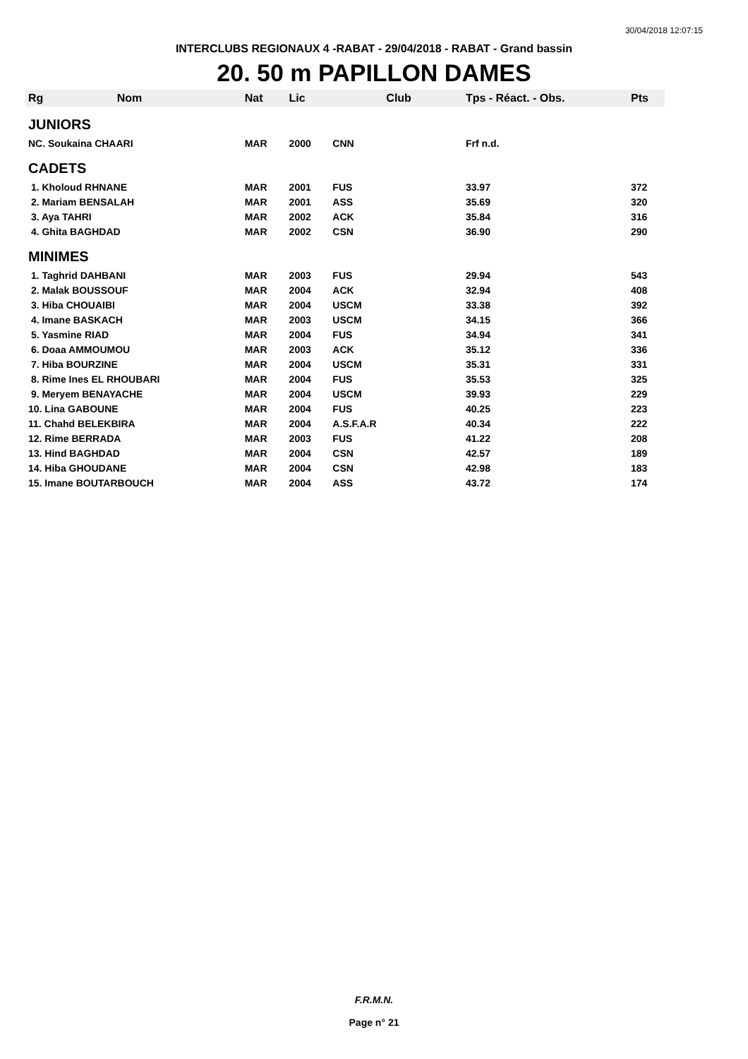30/04/2018 12:07:15
INTERCLUBS REGIONAUX 4 -RABAT - 29/04/2018 - RABAT - Grand bassin
20. 50 m PAPILLON DAMES
| Rg | Nom | Nat | Lic | Club | Tps - Réact. - Obs. | Pts |
| --- | --- | --- | --- | --- | --- | --- |
| JUNIORS | | | | | | |
| NC. Soukaina CHAARI | | MAR | 2000 | CNN | Frf n.d. | |
| CADETS | | | | | | |
| 1. Kholoud RHNANE | | MAR | 2001 | FUS | 33.97 | 372 |
| 2. Mariam BENSALAH | | MAR | 2001 | ASS | 35.69 | 320 |
| 3. Aya TAHRI | | MAR | 2002 | ACK | 35.84 | 316 |
| 4. Ghita BAGHDAD | | MAR | 2002 | CSN | 36.90 | 290 |
| MINIMES | | | | | | |
| 1. Taghrid DAHBANI | | MAR | 2003 | FUS | 29.94 | 543 |
| 2. Malak BOUSSOUF | | MAR | 2004 | ACK | 32.94 | 408 |
| 3. Hiba CHOUAIBI | | MAR | 2004 | USCM | 33.38 | 392 |
| 4. Imane BASKACH | | MAR | 2003 | USCM | 34.15 | 366 |
| 5. Yasmine RIAD | | MAR | 2004 | FUS | 34.94 | 341 |
| 6. Doaa AMMOUMOU | | MAR | 2003 | ACK | 35.12 | 336 |
| 7. Hiba BOURZINE | | MAR | 2004 | USCM | 35.31 | 331 |
| 8. Rime Ines EL RHOUBARI | | MAR | 2004 | FUS | 35.53 | 325 |
| 9. Meryem BENAYACHE | | MAR | 2004 | USCM | 39.93 | 229 |
| 10. Lina GABOUNE | | MAR | 2004 | FUS | 40.25 | 223 |
| 11. Chahd BELEKBIRA | | MAR | 2004 | A.S.F.A.R | 40.34 | 222 |
| 12. Rime BERRADA | | MAR | 2003 | FUS | 41.22 | 208 |
| 13. Hind BAGHDAD | | MAR | 2004 | CSN | 42.57 | 189 |
| 14. Hiba GHOUDANE | | MAR | 2004 | CSN | 42.98 | 183 |
| 15. Imane BOUTARBOUCH | | MAR | 2004 | ASS | 43.72 | 174 |
F.R.M.N.
Page n° 21